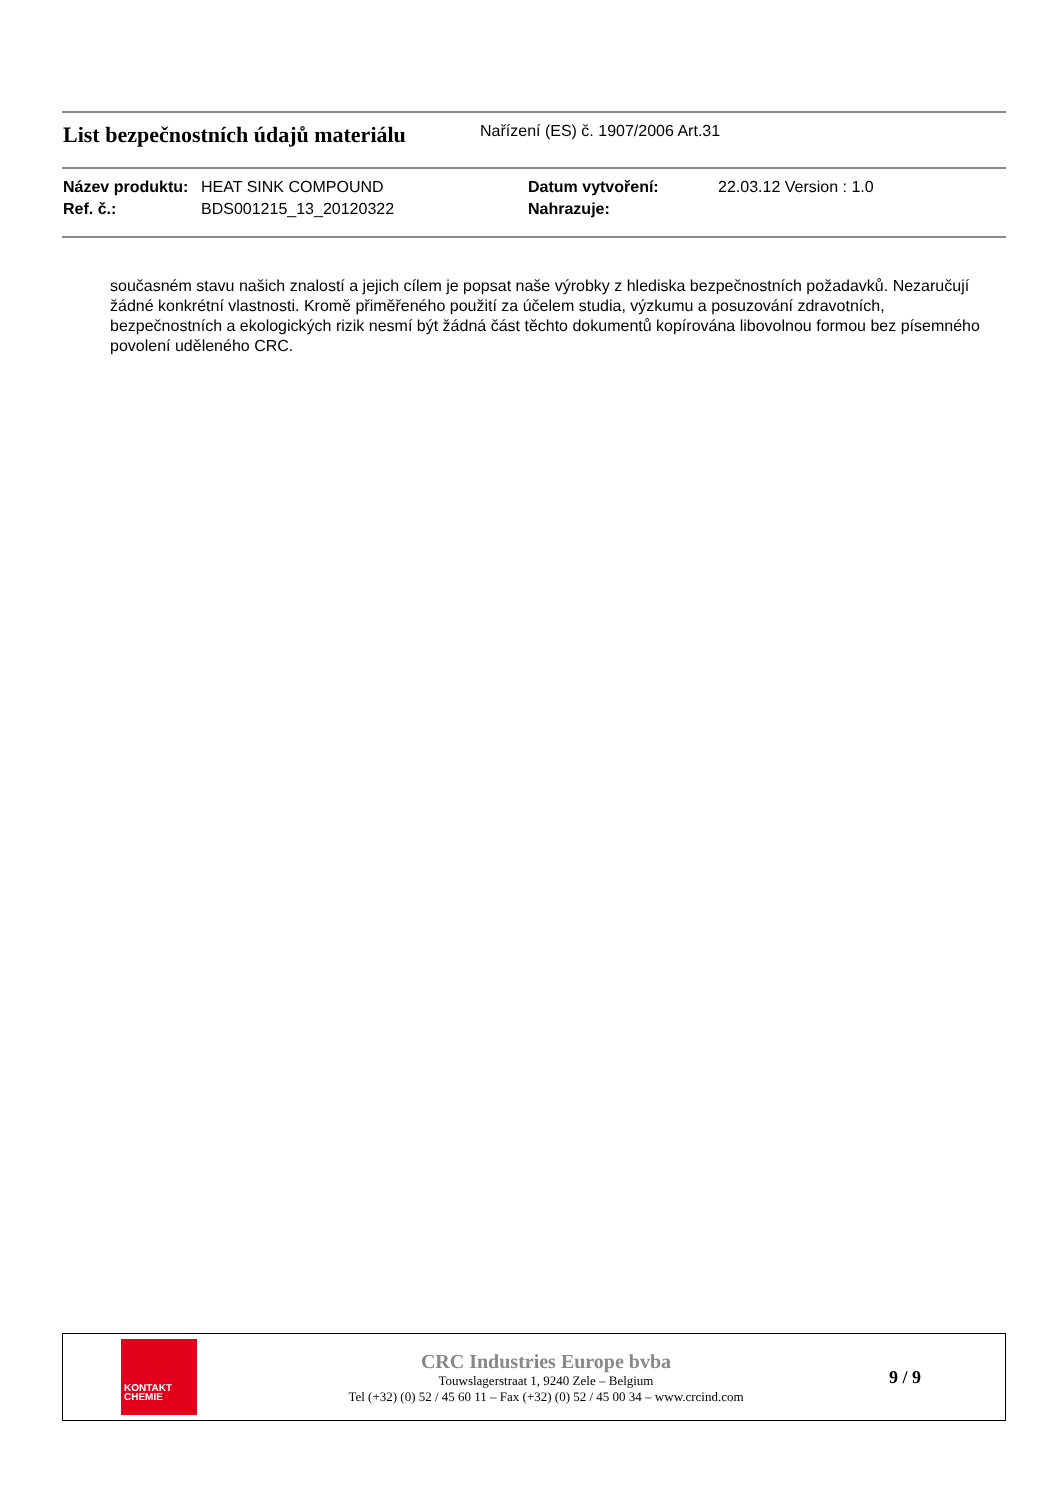List bezpečnostních údajů materiálu
Nařízení (ES) č. 1907/2006 Art.31
| Název produktu: | HEAT SINK COMPOUND | Datum vytvoření: | 22.03.12 Version : 1.0 |
| Ref. č.: | BDS001215_13_20120322 | Nahrazuje: | |
současném stavu našich znalostí a jejich cílem je popsat naše výrobky z hlediska bezpečnostních požadavků. Nezaručují žádné konkrétní vlastnosti. Kromě přiměřeného použití za účelem studia, výzkumu a posuzování zdravotních, bezpečnostních a ekologických rizik nesmí být žádná část těchto dokumentů kopírována libovolnou formou bez písemného povolení uděleného CRC.
KONTAKT
CHEMIE
CRC Industries Europe bvba
Touwslagerstraat 1, 9240 Zele – Belgium
Tel (+32) (0) 52 / 45 60 11 – Fax (+32) (0) 52 / 45 00 34 – www.crcind.com
9 / 9